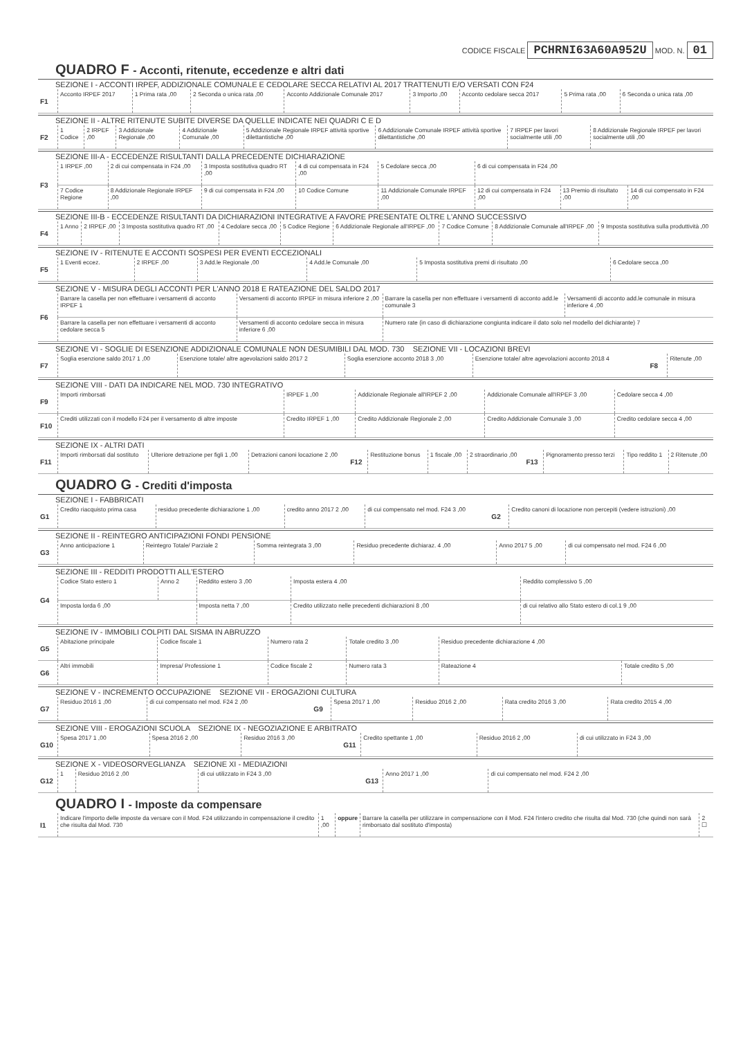CODICE FISCALE PCHRNI63A60A952U MOD. N. 01
QUADRO F - Acconti, ritenute, eccedenze e altri dati
SEZIONE I - ACCONTI IRPEF, ADDIZIONALE COMUNALE E CEDOLARE SECCA RELATIVI AL 2017 TRATTENUTI E/O VERSATI CON F24
| F1 | Acconto IRPEF 2017 | 1 Prima rata ,00 | 2 Seconda o unica rata ,00 | Acconto Addizionale Comunale 2017 | 3 Importo ,00 | Acconto cedolare secca 2017 | 5 Prima rata ,00 | 6 Seconda o unica rata ,00 |
SEZIONE II - ALTRE RITENUTE SUBITE DIVERSE DA QUELLE INDICATE NEI QUADRI C E D
| F2 | 1 Codice | 2 IRPEF ,00 | 3 Addizionale Regionale ,00 | 4 Addizionale Comunale ,00 | 5 Addizionale Regionale IRPEF attività sportive dilettantistiche ,00 | 6 Addizionale Comunale IRPEF attività sportive dilettantistiche ,00 | 7 IRPEF per lavori socialmente utili ,00 | 8 Addizionale Regionale IRPEF per lavori socialmente utili ,00 |
SEZIONE III-A - ECCEDENZE RISULTANTI DALLA PRECEDENTE DICHIARAZIONE
| F3 | 1 IRPEF ,00 | 2 di cui compensata in F24 ,00 | 3 Imposta sostitutiva quadro RT ,00 | 4 di cui compensata in F24 ,00 | 5 Cedolare secca ,00 | 6 di cui compensata in F24 ,00 | | |
| | 7 Codice Regione | 8 Addizionale Regionale IRPEF ,00 | 9 di cui compensata in F24 ,00 | 10 Codice Comune | 11 Addizionale Comunale IRPEF ,00 | 12 di cui compensata in F24 ,00 | 13 Premio di risultato ,00 | 14 di cui compensato in F24 ,00 |
SEZIONE III-B - ECCEDENZE RISULTANTI DA DICHIARAZIONI INTEGRATIVE A FAVORE PRESENTATE OLTRE L'ANNO SUCCESSIVO
| F4 | 1 Anno | 2 IRPEF ,00 | 3 Imposta sostitutiva quadro RT ,00 | 4 Cedolare secca ,00 | 5 Codice Regione | 6 Addizionale Regionale all'IRPEF ,00 | 7 Codice Comune | 8 Addizionale Comunale all'IRPEF ,00 | 9 Imposta sostitutiva sulla produttività ,00 |
SEZIONE IV - RITENUTE E ACCONTI SOSPESI PER EVENTI ECCEZIONALI
| F5 | 1 Eventi eccez. | 2 IRPEF ,00 | 3 Add.le Regionale ,00 | 4 Add.le Comunale ,00 | 5 Imposta sostitutiva premi di risultato ,00 | 6 Cedolare secca ,00 |
SEZIONE V - MISURA DEGLI ACCONTI PER L'ANNO 2018 E RATEAZIONE DEL SALDO 2017
| F6 | Barrare la casella per non effettuare i versamenti di acconto IRPEF 1 | Versamenti di acconto IRPEF in misura inferiore 2 ,00 | Barrare la casella per non effettuare i versamenti di acconto add.le comunale 3 | Versamenti di acconto add.le comunale in misura inferiore 4 ,00 |
| | Barrare la casella per non effettuare i versamenti di acconto cedolare secca 5 | Versamenti di acconto cedolare secca in misura inferiore 6 ,00 | Numero rate (in caso di dichiarazione congiunta indicare il dato solo nel modello del dichiarante) 7 | |
SEZIONE VI - SOGLIE DI ESENZIONE ADDIZIONALE COMUNALE NON DESUMIBILI DAL MOD. 730 SEZIONE VII - LOCAZIONI BREVI
| F7 | Soglia esenzione saldo 2017 1 ,00 | Esenzione totale/ altre agevolazioni saldo 2017 2 | Soglia esenzione acconto 2018 3 ,00 | Esenzione totale/ altre agevolazioni acconto 2018 4 | F8 | Ritenute ,00 |
SEZIONE VIII - DATI DA INDICARE NEL MOD. 730 INTEGRATIVO
| F9 | Importi rimborsati | IRPEF 1 ,00 | Addizionale Regionale all'IRPEF 2 ,00 | Addizionale Comunale all'IRPEF 3 ,00 | Cedolare secca 4 ,00 |
| F10 | Crediti utilizzati con il modello F24 per il versamento di altre imposte | Credito IRPEF 1 ,00 | Credito Addizionale Regionale 2 ,00 | Credito Addizionale Comunale 3 ,00 | Credito cedolare secca 4 ,00 |
SEZIONE IX - ALTRI DATI
| F11 | Importi rimborsati dal sostituto | Ulteriore detrazione per figli 1 ,00 | Detrazioni canoni locazione 2 ,00 | F12 | Restituzione bonus | 1 fiscale ,00 | 2 straordinario ,00 | F13 | Pignoramento presso terzi | Tipo reddito 1 | 2 Ritenute ,00 |
QUADRO G - Crediti d'imposta
SEZIONE I - FABBRICATI
| G1 | Credito riacquisto prima casa | residuo precedente dichiarazione 1 ,00 | credito anno 2017 2 ,00 | di cui compensato nel mod. F24 3 ,00 | G2 | Credito canoni di locazione non percepiti (vedere istruzioni) ,00 |
SEZIONE II - REINTEGRO ANTICIPAZIONI FONDI PENSIONE
| G3 | Anno anticipazione 1 | Reintegro Totale/ Parziale 2 | Somma reintegrata 3 ,00 | Residuo precedente dichiaraz. 4 ,00 | Anno 2017 5 ,00 | di cui compensato nel mod. F24 6 ,00 |
SEZIONE III - REDDITI PRODOTTI ALL'ESTERO
| G4 | Codice Stato estero 1 | Anno 2 | Reddito estero 3 ,00 | Imposta estera 4 ,00 | Reddito complessivo 5 ,00 |
| | Imposta lorda 6 ,00 | | Imposta netta 7 ,00 | Credito utilizzato nelle precedenti dichiarazioni 8 ,00 | di cui relativo allo Stato estero di col.1 9 ,00 |
SEZIONE IV - IMMOBILI COLPITI DAL SISMA IN ABRUZZO
| G5 | Abitazione principale | Codice fiscale 1 | Numero rata 2 | Totale credito 3 ,00 | Residuo precedente dichiarazione 4 ,00 | |
| G6 | Altri immobili | Impresa/ Professione 1 | Codice fiscale 2 | Numero rata 3 | Rateazione 4 | Totale credito 5 ,00 |
SEZIONE V - INCREMENTO OCCUPAZIONE SEZIONE VII - EROGAZIONI CULTURA
| G7 | Residuo 2016 1 ,00 | di cui compensato nel mod. F24 2 ,00 | G9 | Spesa 2017 1 ,00 | Residuo 2016 2 ,00 | Rata credito 2016 3 ,00 | Rata credito 2015 4 ,00 |
SEZIONE VIII - EROGAZIONI SCUOLA SEZIONE IX - NEGOZIAZIONE E ARBITRATO
| G10 | Spesa 2017 1 ,00 | Spesa 2016 2 ,00 | Residuo 2016 3 ,00 | G11 | Credito spettante 1 ,00 | Residuo 2016 2 ,00 | di cui utilizzato in F24 3 ,00 |
SEZIONE X - VIDEOSORVEGLIANZA SEZIONE XI - MEDIAZIONI
| G12 | 1 | Residuo 2016 2 ,00 | di cui utilizzato in F24 3 ,00 | G13 | Anno 2017 1 ,00 | di cui compensato nel mod. F24 2 ,00 |
QUADRO I - Imposte da compensare
| I1 | Indicare l'importo delle imposte da versare con il Mod. F24 utilizzando in compensazione il credito che risulta dal Mod. 730 | 1 ,00 | oppure | Barrare la casella per utilizzare in compensazione con il Mod. F24 l'intero credito che risulta dal Mod. 730 (che quindi non sarà rimborsato dal sostituto d'imposta) | 2 ☐ |